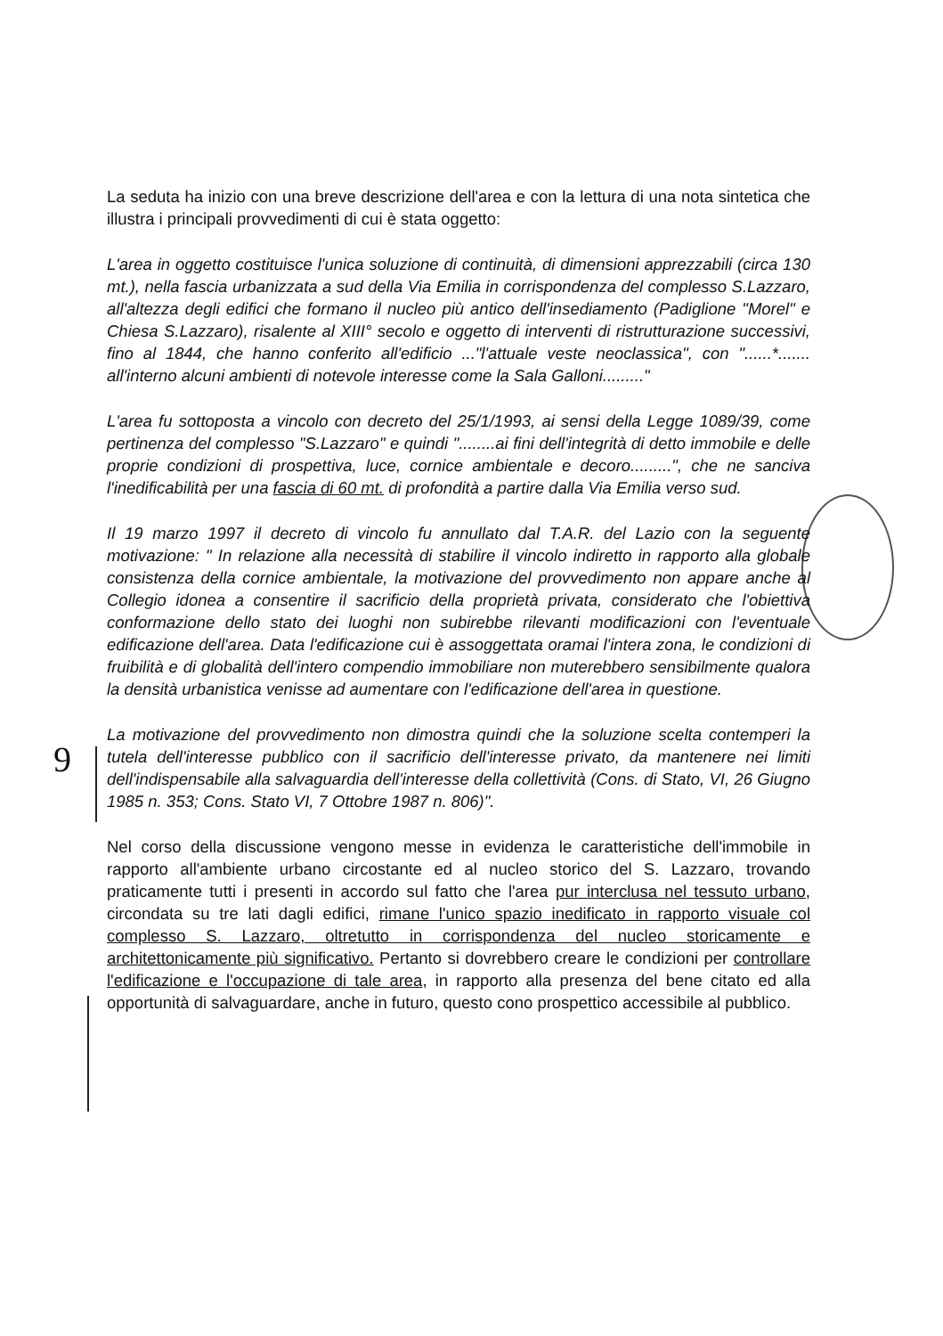9
La seduta ha inizio con una breve descrizione dell'area e con la lettura di una nota sintetica che illustra i principali provvedimenti di cui è stata oggetto:
L'area in oggetto costituisce l'unica soluzione di continuità, di dimensioni apprezzabili (circa 130 mt.), nella fascia urbanizzata a sud della Via Emilia in corrispondenza del complesso S.Lazzaro, all'altezza degli edifici che formano il nucleo più antico dell'insediamento (Padiglione "Morel" e Chiesa S.Lazzaro), risalente al XIII° secolo e oggetto di interventi di ristrutturazione successivi, fino al 1844, che hanno conferito all'edificio ..."l'attuale veste neoclassica", con "......*....... all'interno alcuni ambienti di notevole interesse come la Sala Galloni........."
L'area fu sottoposta a vincolo con decreto del 25/1/1993, ai sensi della Legge 1089/39, come pertinenza del complesso "S.Lazzaro" e quindi "........ai fini dell'integrità di detto immobile e delle proprie condizioni di prospettiva, luce, cornice ambientale e decoro.........", che ne sanciva l'inedificabilità per una fascia di 60 mt. di profondità a partire dalla Via Emilia verso sud.
Il 19 marzo 1997 il decreto di vincolo fu annullato dal T.A.R. del Lazio con la seguente motivazione: " In relazione alla necessità di stabilire il vincolo indiretto in rapporto alla globale consistenza della cornice ambientale, la motivazione del provvedimento non appare anche al Collegio idonea a consentire il sacrificio della proprietà privata, considerato che l'obiettiva conformazione dello stato dei luoghi non subirebbe rilevanti modificazioni con l'eventuale edificazione dell'area. Data l'edificazione cui è assoggettata oramai l'intera zona, le condizioni di fruibilità e di globalità dell'intero compendio immobiliare non muterebbero sensibilmente qualora la densità urbanistica venisse ad aumentare con l'edificazione dell'area in questione.
La motivazione del provvedimento non dimostra quindi che la soluzione scelta contemperi la tutela dell'interesse pubblico con il sacrificio dell'interesse privato, da mantenere nei limiti dell'indispensabile alla salvaguardia dell'interesse della collettività (Cons. di Stato, VI, 26 Giugno 1985 n. 353; Cons. Stato VI, 7 Ottobre 1987 n. 806)".
Nel corso della discussione vengono messe in evidenza le caratteristiche dell'immobile in rapporto all'ambiente urbano circostante ed al nucleo storico del S. Lazzaro, trovando praticamente tutti i presenti in accordo sul fatto che l'area pur interclusa nel tessuto urbano, circondata su tre lati dagli edifici, rimane l'unico spazio inedificato in rapporto visuale col complesso S. Lazzaro, oltretutto in corrispondenza del nucleo storicamente e architettonicamente più significativo. Pertanto si dovrebbero creare le condizioni per controllare l'edificazione e l'occupazione di tale area, in rapporto alla presenza del bene citato ed alla opportunità di salvaguardare, anche in futuro, questo cono prospettico accessibile al pubblico.